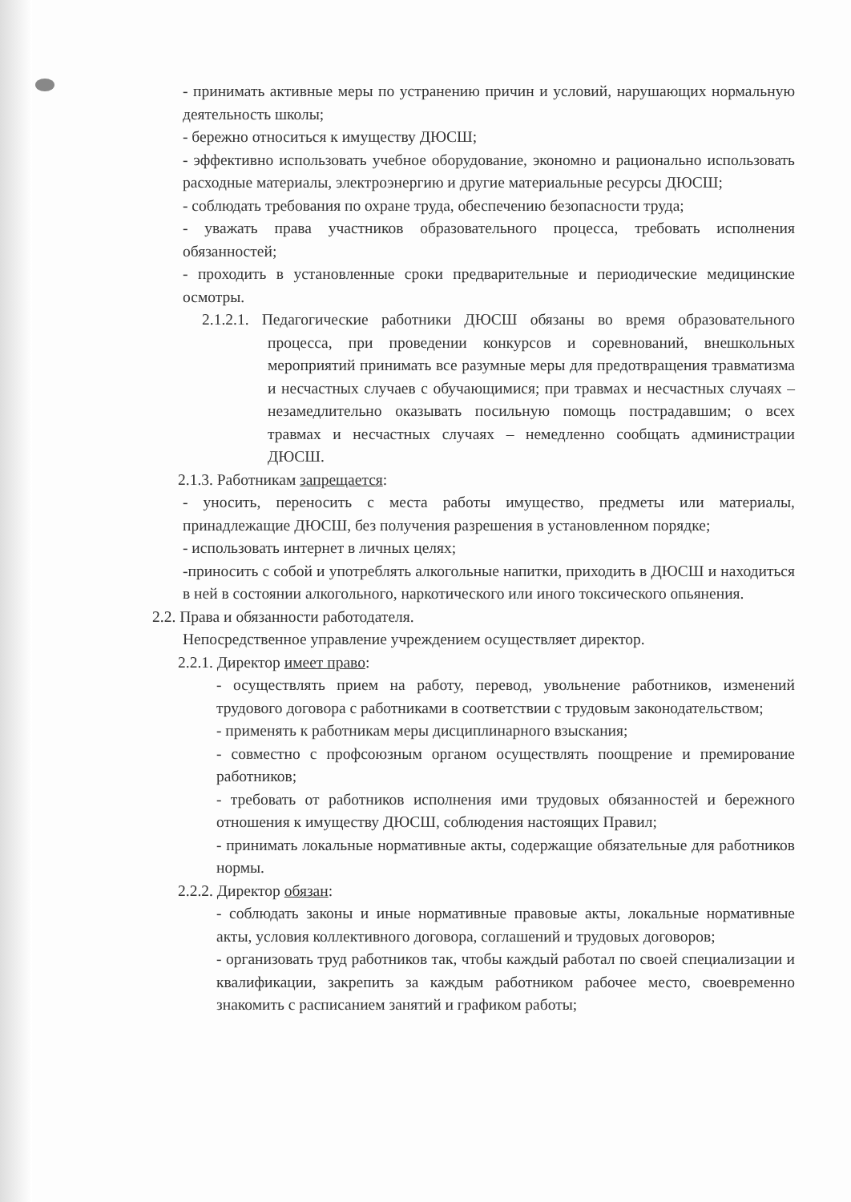- принимать активные меры по устранению причин и условий, нарушающих нормальную деятельность школы;
- бережно относиться к имуществу ДЮСШ;
- эффективно использовать учебное оборудование, экономно и рационально использовать расходные материалы, электроэнергию и другие материальные ресурсы ДЮСШ;
- соблюдать требования по охране труда, обеспечению безопасности труда;
- уважать права участников образовательного процесса, требовать исполнения обязанностей;
- проходить в установленные сроки предварительные и периодические медицинские осмотры.
2.1.2.1. Педагогические работники ДЮСШ обязаны во время образовательного процесса, при проведении конкурсов и соревнований, внешкольных мероприятий принимать все разумные меры для предотвращения травматизма и несчастных случаев с обучающимися; при травмах и несчастных случаях – незамедлительно оказывать посильную помощь пострадавшим; о всех травмах и несчастных случаях – немедленно сообщать администрации ДЮСШ.
2.1.3. Работникам запрещается:
- уносить, переносить с места работы имущество, предметы или материалы, принадлежащие ДЮСШ, без получения разрешения в установленном порядке;
- использовать интернет в личных целях;
-приносить с собой и употреблять алкогольные напитки, приходить в ДЮСШ и находиться в ней в состоянии алкогольного, наркотического или иного токсического опьянения.
2.2. Права и обязанности работодателя.
Непосредственное управление учреждением осуществляет директор.
2.2.1. Директор имеет право:
- осуществлять прием на работу, перевод, увольнение работников, изменений трудового договора с работниками в соответствии с трудовым законодательством;
- применять к работникам меры дисциплинарного взыскания;
- совместно с профсоюзным органом осуществлять поощрение и премирование работников;
- требовать от работников исполнения ими трудовых обязанностей и бережного отношения к имуществу ДЮСШ, соблюдения настоящих Правил;
- принимать локальные нормативные акты, содержащие обязательные для работников нормы.
2.2.2. Директор обязан:
- соблюдать законы и иные нормативные правовые акты, локальные нормативные акты, условия коллективного договора, соглашений и трудовых договоров;
- организовать труд работников так, чтобы каждый работал по своей специализации и квалификации, закрепить за каждым работником рабочее место, своевременно знакомить с расписанием занятий и графиком работы;